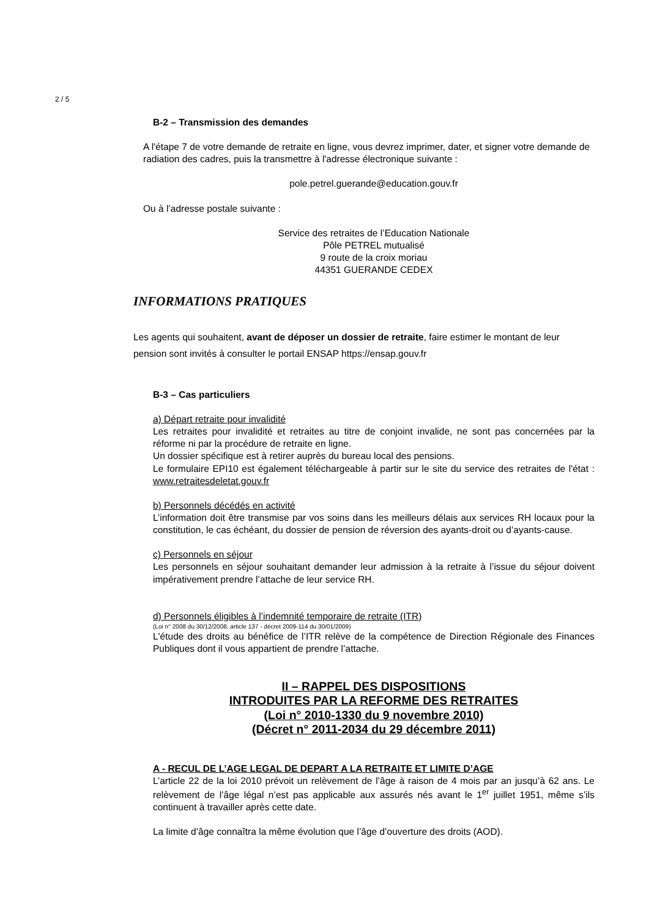2 / 5
B-2 – Transmission des demandes
A l'étape 7 de votre demande de retraite en ligne, vous devrez imprimer, dater, et signer votre demande de radiation des cadres, puis la transmettre à l'adresse électronique suivante :
pole.petrel.guerande@education.gouv.fr
Ou à l’adresse postale suivante :
Service des retraites de l’Education Nationale
Pôle PETREL mutualisé
9 route de la croix moriau
44351 GUERANDE CEDEX
INFORMATIONS PRATIQUES
Les agents qui souhaitent, avant de déposer un dossier de retraite, faire estimer le montant de leur pension sont invités à consulter le portail ENSAP https://ensap.gouv.fr
B-3 – Cas particuliers
a) Départ retraite pour invalidité
Les retraites pour invalidité et retraites au titre de conjoint invalide, ne sont pas concernées par la réforme ni par la procédure de retraite en ligne.
Un dossier spécifique est à retirer auprès du bureau local des pensions.
Le formulaire EPI10 est également téléchargeable à partir sur le site du service des retraites de l'état : www.retraitesdeletat.gouv.fr
b) Personnels décédés en activité
L’information doit être transmise par vos soins dans les meilleurs délais aux services RH locaux pour la constitution, le cas échéant, du dossier de pension de réversion des ayants-droit ou d’ayants-cause.
c) Personnels en séjour
Les personnels en séjour souhaitant demander leur admission à la retraite à l’issue du séjour doivent impérativement prendre l’attache de leur service RH.
d) Personnels éligibles à l’indemnité temporaire de retraite (ITR)
(Loi n° 2008 du 30/12/2008, article 137 - décret 2009-114 du 30/01/2009)
L'étude des droits au bénéfice de l’ITR relève de la compétence de Direction Régionale des Finances Publiques dont il vous appartient de prendre l’attache.
II – RAPPEL DES DISPOSITIONS
INTRODUITES PAR LA REFORME DES RETRAITES
(Loi n° 2010-1330 du 9 novembre 2010)
(Décret n° 2011-2034 du 29 décembre 2011)
A - RECUL DE L’AGE LEGAL DE DEPART A LA RETRAITE ET LIMITE D’AGE
L’article 22 de la loi 2010 prévoit un relèvement de l’âge à raison de 4 mois par an jusqu’à 62 ans. Le relèvement de l’âge légal n’est pas applicable aux assurés nés avant le 1<sup>er</sup> juillet 1951, même s’ils continuent à travailler après cette date.
La limite d’âge connaîtra la même évolution que l’âge d’ouverture des droits (AOD).